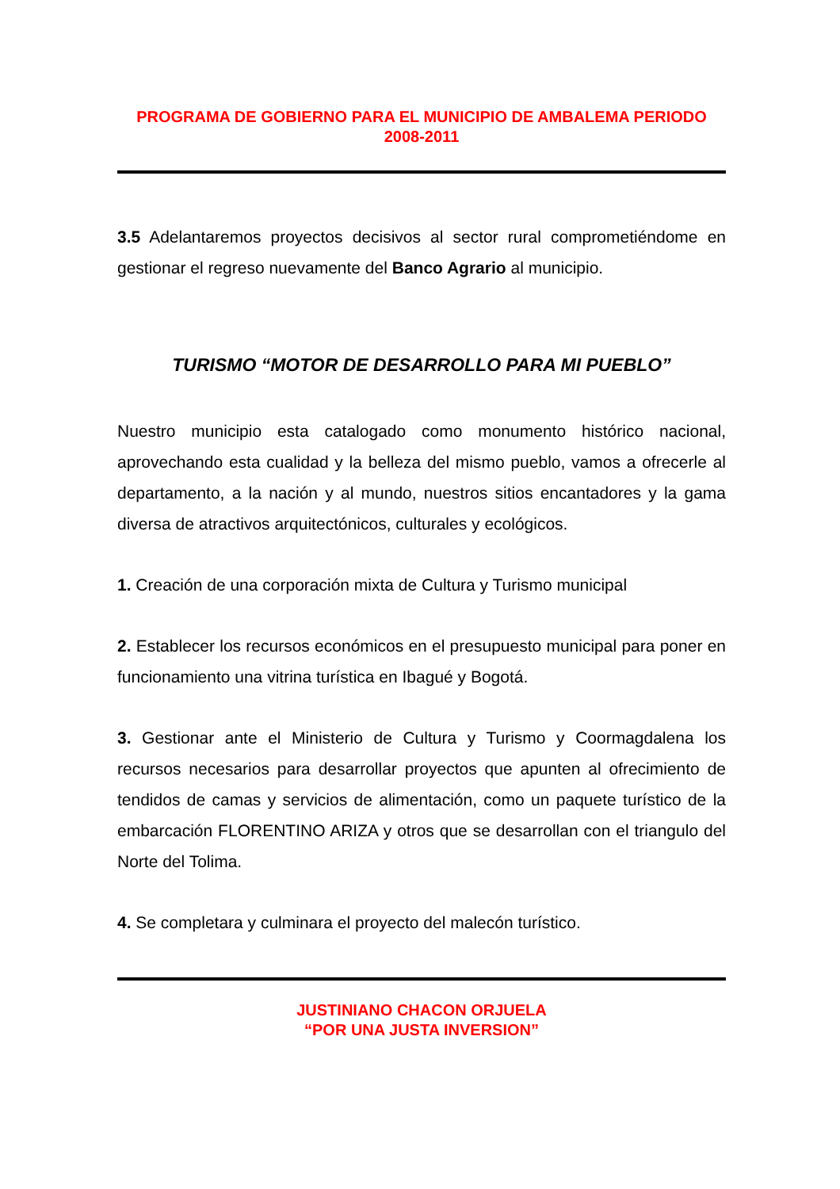PROGRAMA DE GOBIERNO PARA EL MUNICIPIO DE AMBALEMA PERIODO 2008-2011
3.5 Adelantaremos proyectos decisivos al sector rural comprometiéndome en gestionar el regreso nuevamente del Banco Agrario al municipio.
TURISMO “MOTOR DE DESARROLLO PARA MI PUEBLO”
Nuestro municipio esta catalogado como monumento histórico nacional, aprovechando esta cualidad y la belleza del mismo pueblo, vamos a ofrecerle al departamento, a la nación y al mundo, nuestros sitios encantadores y la gama diversa de atractivos arquitectónicos, culturales y ecológicos.
1. Creación de una corporación mixta de Cultura y Turismo municipal
2. Establecer los recursos económicos en el presupuesto municipal para poner en funcionamiento una vitrina turística en Ibagué y Bogotá.
3. Gestionar ante el Ministerio de Cultura y Turismo y Coormagdalena los recursos necesarios para desarrollar proyectos que apunten al ofrecimiento de tendidos de camas y servicios de alimentación, como un paquete turístico de la embarcación FLORENTINO ARIZA y otros que se desarrollan con el triangulo del Norte del Tolima.
4. Se completara y culminara el proyecto del malecón turístico.
JUSTINIANO CHACON ORJUELA
“POR UNA JUSTA INVERSION”